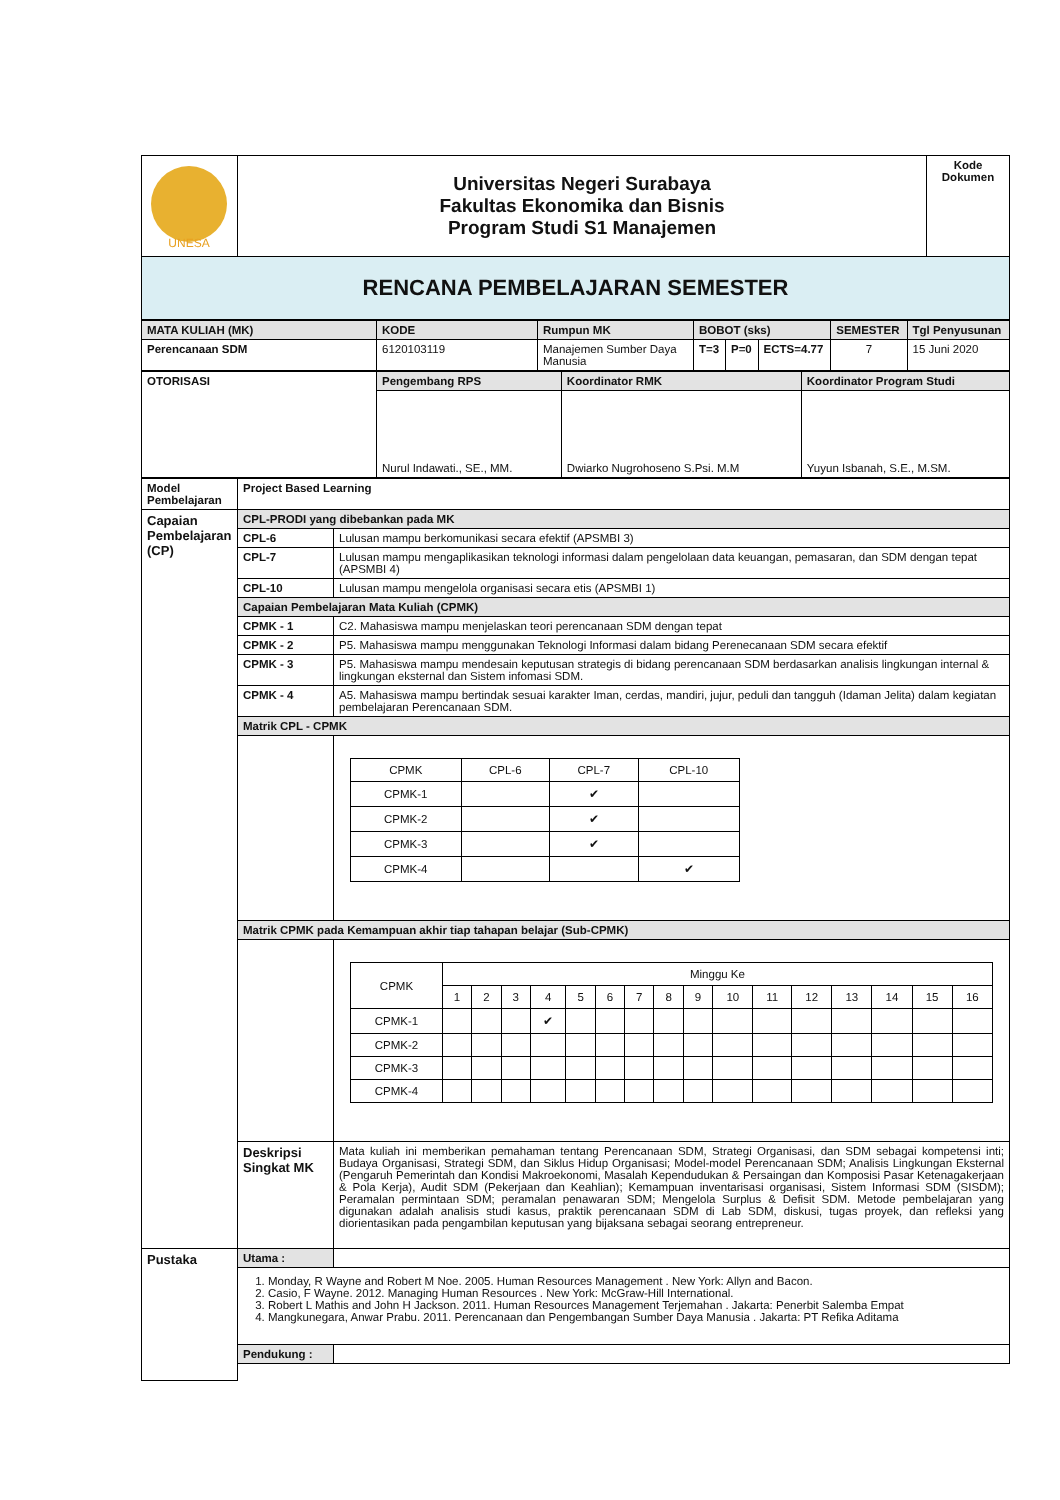| UNESA | Universitas Negeri Surabaya Fakultas Ekonomika dan Bisnis Program Studi S1 Manajemen | Kode Dokumen |
| RENCANA PEMBELAJARAN SEMESTER | | |
| MATA KULIAH (MK) | KODE | Rumpun MK | BOBOT (sks) | | | SEMESTER | Tgl Penyusunan |
| Perencanaan SDM | 6120103119 | Manajemen Sumber Daya Manusia | T=3 | P=0 | ECTS=4.77 | 7 | 15 Juni 2020 |
| OTORISASI | Pengembang RPS | Koordinator RMK | Koordinator Program Studi |
| | Nurul Indawati., SE., MM. | Dwiarko Nugrohoseno S.Psi. M.M | Yuyun Isbanah, S.E., M.SM. |
| Model Pembelajaran | Project Based Learning | |
| Capaian Pembelajaran (CP) | CPL-PRODI yang dibebankan pada MK | |
| | CPL-6 | Lulusan mampu berkomunikasi secara efektif (APSMBI 3) |
| | CPL-7 | Lulusan mampu mengaplikasikan teknologi informasi dalam pengelolaan data keuangan, pemasaran, dan SDM dengan tepat (APSMBI 4) |
| | CPL-10 | Lulusan mampu mengelola organisasi secara etis (APSMBI 1) |
| | Capaian Pembelajaran Mata Kuliah (CPMK) | |
| | CPMK - 1 | C2. Mahasiswa mampu menjelaskan teori perencanaan SDM dengan tepat |
| | CPMK - 2 | P5. Mahasiswa mampu menggunakan Teknologi Informasi dalam bidang Perenecanaan SDM secara efektif |
| | CPMK - 3 | P5. Mahasiswa mampu mendesain keputusan strategis di bidang perencanaan SDM berdasarkan analisis lingkungan internal & lingkungan eksternal dan Sistem infomasi SDM. |
| | CPMK - 4 | A5. Mahasiswa mampu bertindak sesuai karakter Iman, cerdas, mandiri, jujur, peduli dan tangguh (Idaman Jelita) dalam kegiatan pembelajaran Perencanaan SDM. |
| | Matrik CPL - CPMK | |
| | | / CPMK / CPL-6 / CPL-7 / CPL-10 / / CPMK-1 / / ✔ / / / CPMK-2 / / ✔ / / / CPMK-3 / / ✔ / / / CPMK-4 / / / ✔ / |
| | Matrik CPMK pada Kemampuan akhir tiap tahapan belajar (Sub-CPMK) | |
| | | / CPMK / Minggu Ke / / / / / / / / / / / / / / / / / / 1 / 2 / 3 / 4 / 5 / 6 / 7 / 8 / 9 / 10 / 11 / 12 / 13 / 14 / 15 / 16 / / CPMK-1 / / / / ✔ / / / / / / / / / / / / / / CPMK-2 / / / / / / / / / / / / / / / / / / CPMK-3 / / / / / / / / / / / / / / / / / / CPMK-4 / / / / / / / / / / / / / / / / / |
| | Deskripsi Singkat MK | Mata kuliah ini memberikan pemahaman tentang Perencanaan SDM, Strategi Organisasi, dan SDM sebagai kompetensi inti; Budaya Organisasi, Strategi SDM, dan Siklus Hidup Organisasi; Model-model Perencanaan SDM; Analisis Lingkungan Eksternal (Pengaruh Pemerintah dan Kondisi Makroekonomi, Masalah Kependudukan & Persaingan dan Komposisi Pasar Ketenagakerjaan & Pola Kerja), Audit SDM (Pekerjaan dan Keahlian); Kemampuan inventarisasi organisasi, Sistem Informasi SDM (SISDM); Peramalan permintaan SDM; peramalan penawaran SDM; Mengelola Surplus & Defisit SDM. Metode pembelajaran yang digunakan adalah analisis studi kasus, praktik perencanaan SDM di Lab SDM, diskusi, tugas proyek, dan refleksi yang diorientasikan pada pengambilan keputusan yang bijaksana sebagai seorang entrepreneur. |
| Pustaka | Utama : | |
| | 1. Monday, R Wayne and Robert M Noe. 2005. Human Resources Management . New York: Allyn and Bacon. 2. Casio, F Wayne. 2012. Managing Human Resources . New York: McGraw-Hill International. 3. Robert L Mathis and John H Jackson. 2011. Human Resources Management Terjemahan . Jakarta: Penerbit Salemba Empat 4. Mangkunegara, Anwar Prabu. 2011. Perencanaan dan Pengembangan Sumber Daya Manusia . Jakarta: PT Refika Aditama | |
| | Pendukung : | |